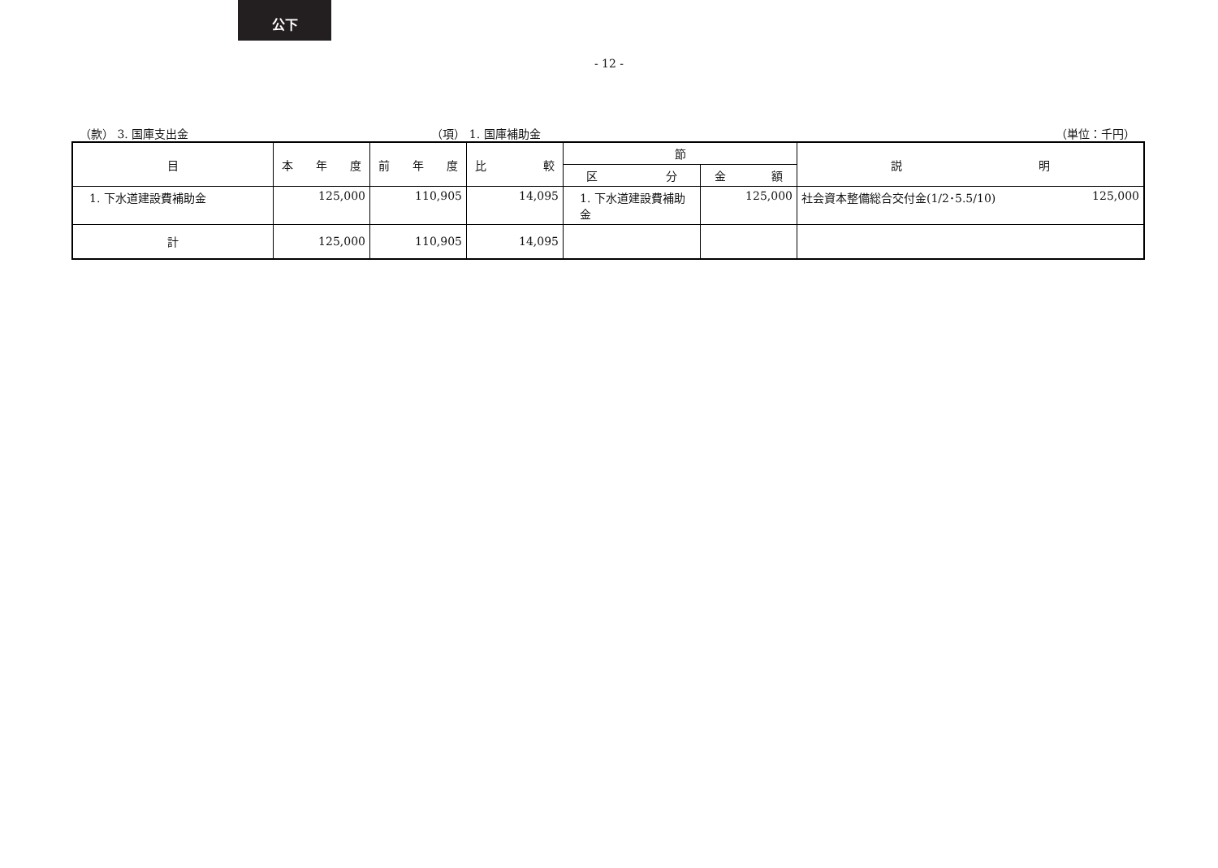公下
- 12 -
（款） 3. 国庫支出金 （項） 1. 国庫補助金 （単位：千円）
| 目 | 本 年 度 | 前 年 度 | 比 較 | 節 | | 説 明 |
| --- | --- | --- | --- | --- | --- | --- |
| | | | | 区 分 | 金 額 | |
| 1. 下水道建設費補助金 | 125,000 | 110,905 | 14,095 | 1. 下水道建設費補助金 | 125,000 | 社会資本整備総合交付金(1/2･5.5/10) 125,000 |
| 計 | 125,000 | 110,905 | 14,095 | | | |